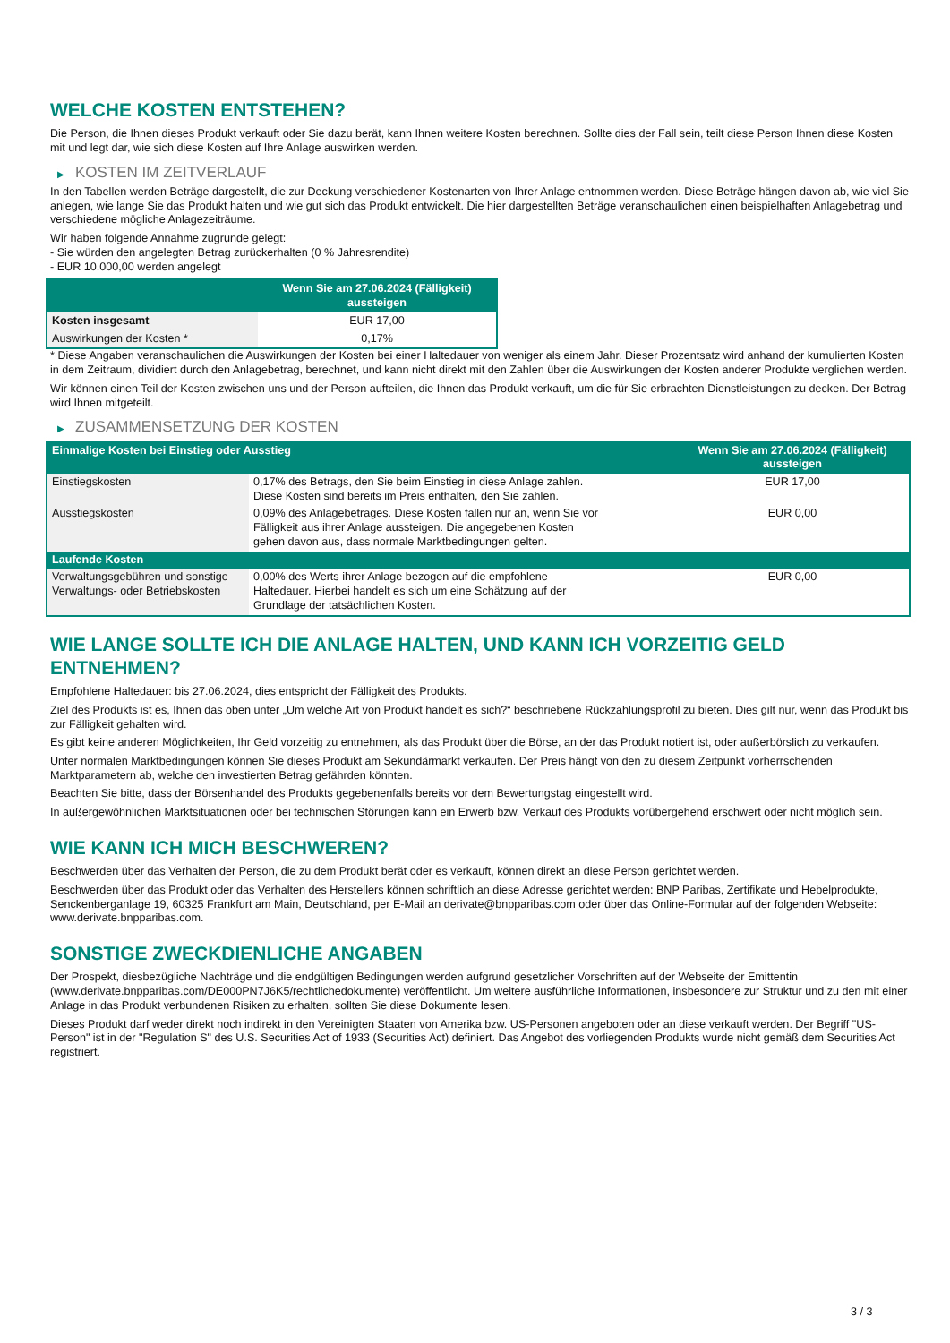WELCHE KOSTEN ENTSTEHEN?
Die Person, die Ihnen dieses Produkt verkauft oder Sie dazu berät, kann Ihnen weitere Kosten berechnen. Sollte dies der Fall sein, teilt diese Person Ihnen diese Kosten mit und legt dar, wie sich diese Kosten auf Ihre Anlage auswirken werden.
▶ KOSTEN IM ZEITVERLAUF
In den Tabellen werden Beträge dargestellt, die zur Deckung verschiedener Kostenarten von Ihrer Anlage entnommen werden. Diese Beträge hängen davon ab, wie viel Sie anlegen, wie lange Sie das Produkt halten und wie gut sich das Produkt entwickelt. Die hier dargestellten Beträge veranschaulichen einen beispielhaften Anlagebetrag und verschiedene mögliche Anlagezeiträume.
Wir haben folgende Annahme zugrunde gelegt:
- Sie würden den angelegten Betrag zurückerhalten (0 % Jahresrendite)
- EUR 10.000,00 werden angelegt
| | Wenn Sie am 27.06.2024 (Fälligkeit) aussteigen |
| --- | --- |
| Kosten insgesamt | EUR 17,00 |
| Auswirkungen der Kosten * | 0,17% |
* Diese Angaben veranschaulichen die Auswirkungen der Kosten bei einer Haltedauer von weniger als einem Jahr. Dieser Prozentsatz wird anhand der kumulierten Kosten in dem Zeitraum, dividiert durch den Anlagebetrag, berechnet, und kann nicht direkt mit den Zahlen über die Auswirkungen der Kosten anderer Produkte verglichen werden.
Wir können einen Teil der Kosten zwischen uns und der Person aufteilen, die Ihnen das Produkt verkauft, um die für Sie erbrachten Dienstleistungen zu decken. Der Betrag wird Ihnen mitgeteilt.
▶ ZUSAMMENSETZUNG DER KOSTEN
| Einmalige Kosten bei Einstieg oder Ausstieg | | Wenn Sie am 27.06.2024 (Fälligkeit) aussteigen |
| --- | --- | --- |
| Einstiegskosten | 0,17% des Betrags, den Sie beim Einstieg in diese Anlage zahlen. Diese Kosten sind bereits im Preis enthalten, den Sie zahlen. | EUR 17,00 |
| Ausstiegskosten | 0,09% des Anlagebetrages. Diese Kosten fallen nur an, wenn Sie vor Fälligkeit aus ihrer Anlage aussteigen. Die angegebenen Kosten gehen davon aus, dass normale Marktbedingungen gelten. | EUR 0,00 |
| Laufende Kosten | | |
| Verwaltungsgebühren und sonstige Verwaltungs- oder Betriebskosten | 0,00% des Werts ihrer Anlage bezogen auf die empfohlene Haltedauer. Hierbei handelt es sich um eine Schätzung auf der Grundlage der tatsächlichen Kosten. | EUR 0,00 |
WIE LANGE SOLLTE ICH DIE ANLAGE HALTEN, UND KANN ICH VORZEITIG GELD ENTNEHMEN?
Empfohlene Haltedauer: bis 27.06.2024, dies entspricht der Fälligkeit des Produkts.
Ziel des Produkts ist es, Ihnen das oben unter „Um welche Art von Produkt handelt es sich?“ beschriebene Rückzahlungsprofil zu bieten. Dies gilt nur, wenn das Produkt bis zur Fälligkeit gehalten wird.
Es gibt keine anderen Möglichkeiten, Ihr Geld vorzeitig zu entnehmen, als das Produkt über die Börse, an der das Produkt notiert ist, oder außerbörslich zu verkaufen.
Unter normalen Marktbedingungen können Sie dieses Produkt am Sekundärmarkt verkaufen. Der Preis hängt von den zu diesem Zeitpunkt vorherrschenden Marktparametern ab, welche den investierten Betrag gefährden könnten.
Beachten Sie bitte, dass der Börsenhandel des Produkts gegebenenfalls bereits vor dem Bewertungstag eingestellt wird.
In außergewöhnlichen Marktsituationen oder bei technischen Störungen kann ein Erwerb bzw. Verkauf des Produkts vorübergehend erschwert oder nicht möglich sein.
WIE KANN ICH MICH BESCHWEREN?
Beschwerden über das Verhalten der Person, die zu dem Produkt berät oder es verkauft, können direkt an diese Person gerichtet werden.
Beschwerden über das Produkt oder das Verhalten des Herstellers können schriftlich an diese Adresse gerichtet werden: BNP Paribas, Zertifikate und Hebelprodukte, Senckenberganlage 19, 60325 Frankfurt am Main, Deutschland, per E-Mail an derivate@bnpparibas.com oder über das Online-Formular auf der folgenden Webseite: www.derivate.bnpparibas.com.
SONSTIGE ZWECKDIENLICHE ANGABEN
Der Prospekt, diesbezügliche Nachträge und die endgültigen Bedingungen werden aufgrund gesetzlicher Vorschriften auf der Webseite der Emittentin (www.derivate.bnpparibas.com/DE000PN7J6K5/rechtlichedokumente) veröffentlicht. Um weitere ausführliche Informationen, insbesondere zur Struktur und zu den mit einer Anlage in das Produkt verbundenen Risiken zu erhalten, sollten Sie diese Dokumente lesen.
Dieses Produkt darf weder direkt noch indirekt in den Vereinigten Staaten von Amerika bzw. US-Personen angeboten oder an diese verkauft werden. Der Begriff "US-Person" ist in der "Regulation S" des U.S. Securities Act of 1933 (Securities Act) definiert. Das Angebot des vorliegenden Produkts wurde nicht gemäß dem Securities Act registriert.
3 / 3